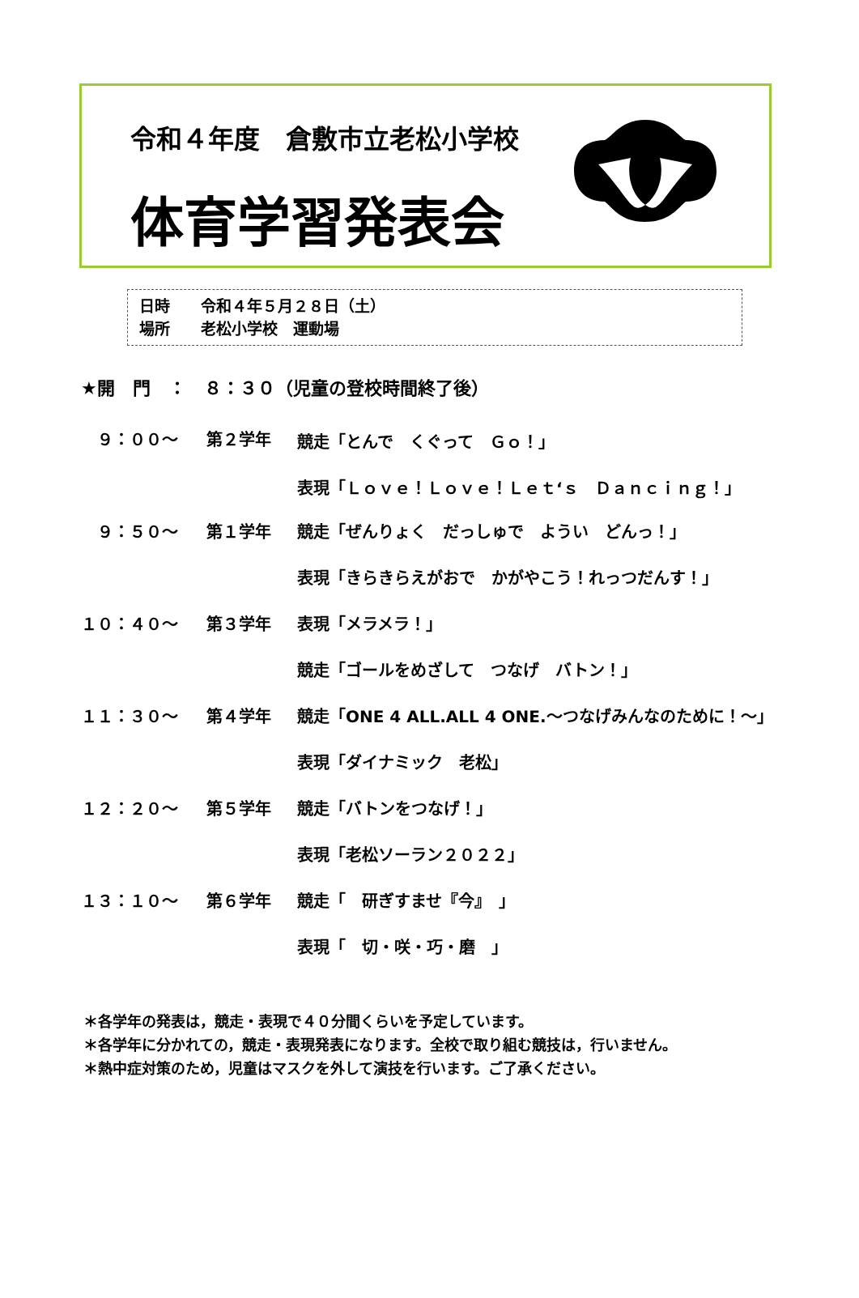令和４年度　倉敷市立老松小学校
体育学習発表会
日時　　令和４年５月２８日（土）
場所　　老松小学校　運動場
★開　門　：　８：３０（児童の登校時間終了後）
| ９：００～ | 第２学年 | 競走「とんで くぐって Ｇｏ！」 |
| | | 表現「Ｌｏｖｅ！Ｌｏｖｅ！Ｌｅｔ‘ｓ Ｄａｎｃｉｎｇ！」 |
| ９：５０～ | 第１学年 | 競走「ぜんりょく だっしゅで ようい どんっ！」 |
| | | 表現「きらきらえがおで かがやこう！れっつだんす！」 |
| １０：４０～ | 第３学年 | 表現「メラメラ！」 |
| | | 競走「ゴールをめざして つなげ バトン！」 |
| １１：３０～ | 第４学年 | 競走「ONE 4 ALL.ALL 4 ONE.～つなげみんなのために！～」 |
| | | 表現「ダイナミック 老松」 |
| １２：２０～ | 第５学年 | 競走「バトンをつなげ！」 |
| | | 表現「老松ソーラン２０２２」 |
| １３：１０～ | 第６学年 | 競走「 研ぎすませ『今』 」 |
| | | 表現「 切・咲・巧・磨 」 |
＊各学年の発表は，競走・表現で４０分間くらいを予定しています。
＊各学年に分かれての，競走・表現発表になります。全校で取り組む競技は，行いません。
＊熱中症対策のため，児童はマスクを外して演技を行います。ご了承ください。